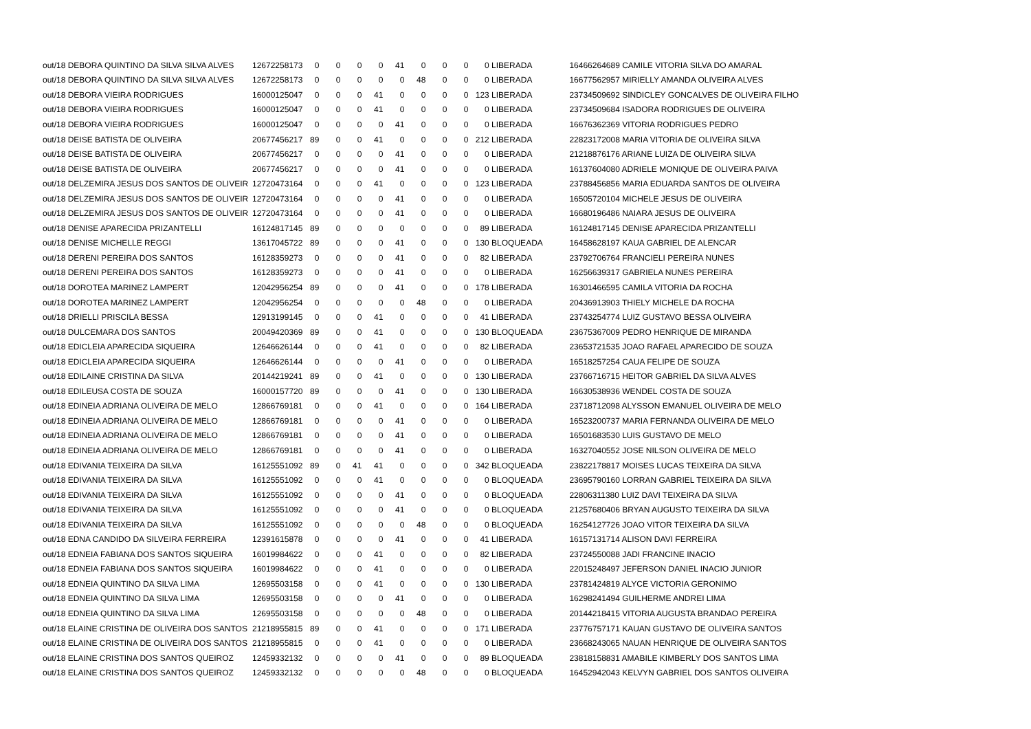| out/18 DEBORA QUINTINO DA SILVA SILVA ALVES | 12672258173 | 0 | 0 | 0 | 0 | 41 | 0 | 0 | 0 | 0 LIBERADA | 16466264689 CAMILE VITORIA SILVA DO AMARAL |
| out/18 DEBORA QUINTINO DA SILVA SILVA ALVES | 12672258173 | 0 | 0 | 0 | 0 | 0 | 48 | 0 | 0 | 0 LIBERADA | 16677562957 MIRIELLY AMANDA OLIVEIRA ALVES |
| out/18 DEBORA VIEIRA RODRIGUES | 16000125047 | 0 | 0 | 0 | 41 | 0 | 0 | 0 | 0 | 123 LIBERADA | 23734509692 SINDICLEY GONCALVES DE OLIVEIRA FILHO |
| out/18 DEBORA VIEIRA RODRIGUES | 16000125047 | 0 | 0 | 0 | 41 | 0 | 0 | 0 | 0 | 0 LIBERADA | 23734509684 ISADORA RODRIGUES DE OLIVEIRA |
| out/18 DEBORA VIEIRA RODRIGUES | 16000125047 | 0 | 0 | 0 | 0 | 41 | 0 | 0 | 0 | 0 LIBERADA | 16676362369 VITORIA RODRIGUES PEDRO |
| out/18 DEISE BATISTA DE OLIVEIRA | 20677456217 | 89 | 0 | 0 | 41 | 0 | 0 | 0 | 0 | 212 LIBERADA | 22823172008 MARIA VITORIA DE OLIVEIRA SILVA |
| out/18 DEISE BATISTA DE OLIVEIRA | 20677456217 | 0 | 0 | 0 | 0 | 41 | 0 | 0 | 0 | 0 LIBERADA | 21218876176 ARIANE LUIZA DE OLIVEIRA SILVA |
| out/18 DEISE BATISTA DE OLIVEIRA | 20677456217 | 0 | 0 | 0 | 0 | 41 | 0 | 0 | 0 | 0 LIBERADA | 16137604080 ADRIELE MONIQUE DE OLIVEIRA PAIVA |
| out/18 DELZEMIRA JESUS DOS SANTOS DE OLIVEIR | 12720473164 | 0 | 0 | 0 | 41 | 0 | 0 | 0 | 0 | 123 LIBERADA | 23788456856 MARIA EDUARDA SANTOS DE OLIVEIRA |
| out/18 DELZEMIRA JESUS DOS SANTOS DE OLIVEIR | 12720473164 | 0 | 0 | 0 | 0 | 41 | 0 | 0 | 0 | 0 LIBERADA | 16505720104 MICHELE JESUS DE OLIVEIRA |
| out/18 DELZEMIRA JESUS DOS SANTOS DE OLIVEIR | 12720473164 | 0 | 0 | 0 | 0 | 41 | 0 | 0 | 0 | 0 LIBERADA | 16680196486 NAIARA JESUS DE OLIVEIRA |
| out/18 DENISE APARECIDA PRIZANTELLI | 16124817145 | 89 | 0 | 0 | 0 | 0 | 0 | 0 | 0 | 89 LIBERADA | 16124817145 DENISE APARECIDA PRIZANTELLI |
| out/18 DENISE MICHELLE REGGI | 13617045722 | 89 | 0 | 0 | 0 | 41 | 0 | 0 | 0 | 130 BLOQUEADA | 16458628197 KAUA GABRIEL DE ALENCAR |
| out/18 DERENI PEREIRA DOS SANTOS | 16128359273 | 0 | 0 | 0 | 0 | 41 | 0 | 0 | 0 | 82 LIBERADA | 23792706764 FRANCIELI PEREIRA NUNES |
| out/18 DERENI PEREIRA DOS SANTOS | 16128359273 | 0 | 0 | 0 | 0 | 41 | 0 | 0 | 0 | 0 LIBERADA | 16256639317 GABRIELA NUNES PEREIRA |
| out/18 DOROTEA MARINEZ LAMPERT | 12042956254 | 89 | 0 | 0 | 0 | 41 | 0 | 0 | 0 | 178 LIBERADA | 16301466595 CAMILA VITORIA DA ROCHA |
| out/18 DOROTEA MARINEZ LAMPERT | 12042956254 | 0 | 0 | 0 | 0 | 0 | 48 | 0 | 0 | 0 LIBERADA | 20436913903 THIELY MICHELE DA ROCHA |
| out/18 DRIELLI PRISCILA BESSA | 12913199145 | 0 | 0 | 0 | 41 | 0 | 0 | 0 | 0 | 41 LIBERADA | 23743254774 LUIZ GUSTAVO BESSA OLIVEIRA |
| out/18 DULCEMARA DOS SANTOS | 20049420369 | 89 | 0 | 0 | 41 | 0 | 0 | 0 | 0 | 130 BLOQUEADA | 23675367009 PEDRO HENRIQUE DE MIRANDA |
| out/18 EDICLEIA APARECIDA SIQUEIRA | 12646626144 | 0 | 0 | 0 | 41 | 0 | 0 | 0 | 0 | 82 LIBERADA | 23653721535 JOAO RAFAEL APARECIDO DE SOUZA |
| out/18 EDICLEIA APARECIDA SIQUEIRA | 12646626144 | 0 | 0 | 0 | 0 | 41 | 0 | 0 | 0 | 0 LIBERADA | 16518257254 CAUA FELIPE DE SOUZA |
| out/18 EDILAINE CRISTINA DA SILVA | 20144219241 | 89 | 0 | 0 | 41 | 0 | 0 | 0 | 0 | 130 LIBERADA | 23766716715 HEITOR GABRIEL DA SILVA ALVES |
| out/18 EDILEUSA COSTA DE SOUZA | 16000157720 | 89 | 0 | 0 | 0 | 41 | 0 | 0 | 0 | 130 LIBERADA | 16630538936 WENDEL COSTA DE SOUZA |
| out/18 EDINEIA ADRIANA OLIVEIRA DE MELO | 12866769181 | 0 | 0 | 0 | 41 | 0 | 0 | 0 | 0 | 164 LIBERADA | 23718712098 ALYSSON EMANUEL OLIVEIRA DE MELO |
| out/18 EDINEIA ADRIANA OLIVEIRA DE MELO | 12866769181 | 0 | 0 | 0 | 0 | 41 | 0 | 0 | 0 | 0 LIBERADA | 16523200737 MARIA FERNANDA OLIVEIRA DE MELO |
| out/18 EDINEIA ADRIANA OLIVEIRA DE MELO | 12866769181 | 0 | 0 | 0 | 0 | 41 | 0 | 0 | 0 | 0 LIBERADA | 16501683530 LUIS GUSTAVO DE MELO |
| out/18 EDINEIA ADRIANA OLIVEIRA DE MELO | 12866769181 | 0 | 0 | 0 | 0 | 41 | 0 | 0 | 0 | 0 LIBERADA | 16327040552 JOSE NILSON OLIVEIRA DE MELO |
| out/18 EDIVANIA TEIXEIRA DA SILVA | 16125551092 | 89 | 0 | 41 | 41 | 0 | 0 | 0 | 0 | 342 BLOQUEADA | 23822178817 MOISES LUCAS TEIXEIRA DA SILVA |
| out/18 EDIVANIA TEIXEIRA DA SILVA | 16125551092 | 0 | 0 | 0 | 41 | 0 | 0 | 0 | 0 | 0 BLOQUEADA | 23695790160 LORRAN GABRIEL TEIXEIRA DA SILVA |
| out/18 EDIVANIA TEIXEIRA DA SILVA | 16125551092 | 0 | 0 | 0 | 0 | 41 | 0 | 0 | 0 | 0 BLOQUEADA | 22806311380 LUIZ DAVI TEIXEIRA DA SILVA |
| out/18 EDIVANIA TEIXEIRA DA SILVA | 16125551092 | 0 | 0 | 0 | 0 | 41 | 0 | 0 | 0 | 0 BLOQUEADA | 21257680406 BRYAN AUGUSTO TEIXEIRA DA SILVA |
| out/18 EDIVANIA TEIXEIRA DA SILVA | 16125551092 | 0 | 0 | 0 | 0 | 0 | 48 | 0 | 0 | 0 BLOQUEADA | 16254127726 JOAO VITOR TEIXEIRA DA SILVA |
| out/18 EDNA CANDIDO DA SILVEIRA FERREIRA | 12391615878 | 0 | 0 | 0 | 0 | 41 | 0 | 0 | 0 | 41 LIBERADA | 16157131714 ALISON DAVI FERREIRA |
| out/18 EDNEIA FABIANA DOS SANTOS SIQUEIRA | 16019984622 | 0 | 0 | 0 | 41 | 0 | 0 | 0 | 0 | 82 LIBERADA | 23724550088 JADI FRANCINE INACIO |
| out/18 EDNEIA FABIANA DOS SANTOS SIQUEIRA | 16019984622 | 0 | 0 | 0 | 41 | 0 | 0 | 0 | 0 | 0 LIBERADA | 22015248497 JEFERSON DANIEL INACIO JUNIOR |
| out/18 EDNEIA QUINTINO DA SILVA LIMA | 12695503158 | 0 | 0 | 0 | 41 | 0 | 0 | 0 | 0 | 130 LIBERADA | 23781424819 ALYCE VICTORIA GERONIMO |
| out/18 EDNEIA QUINTINO DA SILVA LIMA | 12695503158 | 0 | 0 | 0 | 0 | 41 | 0 | 0 | 0 | 0 LIBERADA | 16298241494 GUILHERME ANDREI LIMA |
| out/18 EDNEIA QUINTINO DA SILVA LIMA | 12695503158 | 0 | 0 | 0 | 0 | 0 | 48 | 0 | 0 | 0 LIBERADA | 20144218415 VITORIA AUGUSTA BRANDAO PEREIRA |
| out/18 ELAINE CRISTINA DE OLIVEIRA DOS SANTOS | 21218955815 | 89 | 0 | 0 | 41 | 0 | 0 | 0 | 0 | 171 LIBERADA | 23776757171 KAUAN GUSTAVO DE OLIVEIRA SANTOS |
| out/18 ELAINE CRISTINA DE OLIVEIRA DOS SANTOS | 21218955815 | 0 | 0 | 0 | 41 | 0 | 0 | 0 | 0 | 0 LIBERADA | 23668243065 NAUAN HENRIQUE DE OLIVEIRA SANTOS |
| out/18 ELAINE CRISTINA DOS SANTOS QUEIROZ | 12459332132 | 0 | 0 | 0 | 0 | 41 | 0 | 0 | 0 | 89 BLOQUEADA | 23818158831 AMABILE KIMBERLY DOS SANTOS LIMA |
| out/18 ELAINE CRISTINA DOS SANTOS QUEIROZ | 12459332132 | 0 | 0 | 0 | 0 | 0 | 48 | 0 | 0 | 0 BLOQUEADA | 16452942043 KELVYN GABRIEL DOS SANTOS OLIVEIRA |